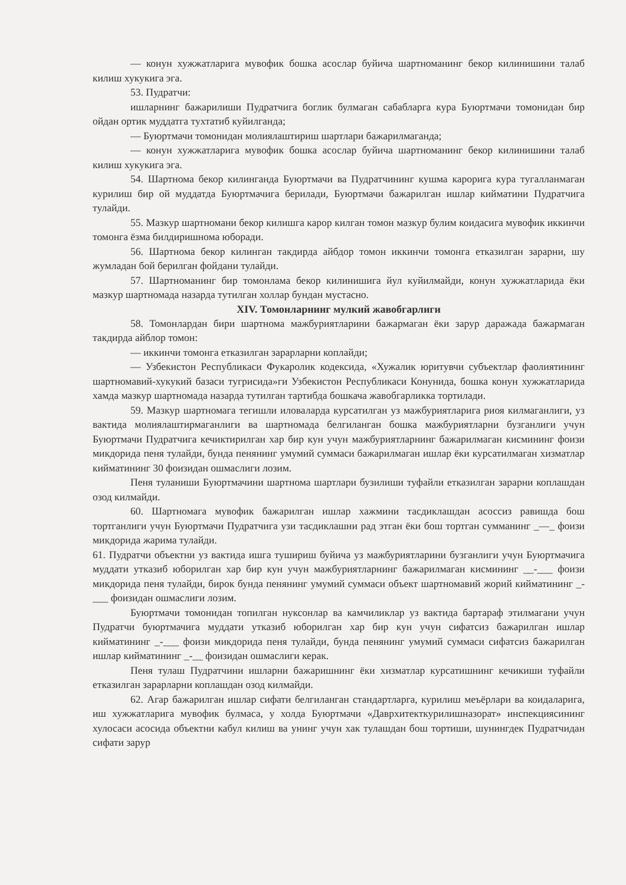— конун хужжатларига мувофик бошка асослар буйича шартноманинг бекор килинишини талаб килиш хукукига эга.
53. Пудратчи:
ишларнинг бажарилиши Пудратчига боглик булмаган сабабларга кура Буюртмачи томонидан бир ойдан ортик муддатга тухтатиб куйилганда;
— Буюртмачи томонидан молиялаштириш шартлари бажарилмаганда;
— конун хужжатларига мувофик бошка асослар буйича шартноманинг бекор килинишини талаб килиш хукукига эга.
54. Шартнома бекор килинганда Буюртмачи ва Пудратчининг кушма карорига кура тугалланмаган курилиш бир ой муддатда Буюртмачига берилади, Буюртмачи бажарилган ишлар кийматини Пудратчига тулайди.
55. Мазкур шартномани бекор килишга карор килган томон мазкур булим коидасига мувофик иккинчи томонга ёзма билдиришнома юборади.
56. Шартнома бекор килинган такдирда айбдор томон иккинчи томонга етказилган зарарни, шу жумладан бой берилган фойдани тулайди.
57. Шартноманинг бир томонлама бекор килинишига йул куйилмайди, конун хужжатларида ёки мазкур шартномада назарда тутилган холлар бундан мустасно.
XIV. Томонларнинг мулкий жавобгарлиги
58. Томонлардан бири шартнома мажбуриятларини бажармаган ёки зарур даражада бажармаган такдирда айблор томон:
— иккинчи томонга етказилган зарарларни коплайди;
— Узбекистон Республикаси Фукаролик кодексида, «Хужалик юритувчи субъектлар фаолиятининг шартномавий-хукукий базаси тугрисида»ги Узбекистон Республикаси Конунида, бошка конун хужжатларида хамда мазкур шартномада назарда тутилган тартибда бошкача жавобгарликка тортилади.
59. Мазкур шартномага тегишли иловаларда курсатилган уз мажбуриятларига риоя килмаганлиги, уз вактида молиялаштирмаганлиги ва шартномада белгиланган бошка мажбуриятларни бузганлиги учун Буюртмачи Пудратчига кечиктирилган хар бир кун учун мажбуриятларнинг бажарилмаган кисмининг фоизи микдорида пеня тулайди, бунда пенянинг умумий суммаси бажарилмаган ишлар ёки курсатилмаган хизматлар кийматининг 30 фоизидан ошмаслиги лозим.
Пеня туланиши Буюртмачини шартнома шартлари бузилиши туфайли етказилган зарарни коплашдан озод килмайди.
60. Шартномага мувофик бажарилган ишлар хажмини тасдиклашдан асоссиз равишда бош тортганлиги учун Буюртмачи Пудратчига узи тасдиклашни рад этган ёки бош тортган сумманинг _—_ фоизи микдорида жарима тулайди.
61. Пудратчи объектни уз вактида ишга тушириш буйича уз мажбуриятларини бузганлиги учун Буюртмачига муддати утказиб юборилган хар бир кун учун мажбуриятларнинг бажарилмаган кисмининг __-___ фоизи микдорида пеня тулайди, бирок бунда пенянинг умумий суммаси объект шартномавий жорий кийматининг _-___ фоизидан ошмаслиги лозим.
Буюртмачи томонидан топилган нуксонлар ва камчиликлар уз вактида бартараф этилмагани учун Пудратчи буюртмачига муддати утказиб юборилган хар бир кун учун сифатсиз бажарилган ишлар кийматининг _-___ фоизи микдорида пеня тулайди, бунда пенянинг умумий суммаси сифатсиз бажарилган ишлар кийматининг _-__ фоизидан ошмаслиги керак.
Пеня тулаш Пудратчини ишларни бажаришнинг ёки хизматлар курсатишнинг кечикиши туфайли етказилган зарарларни коплашдан озод килмайди.
62. Агар бажарилган ишлар сифати белгиланган стандартларга, курилиш меъёрлари ва коидаларига, иш хужжатларига мувофик булмаса, у холда Буюртмачи «Даврхитекткурилишназорат» инспекциясининг хулосаси асосида объектни кабул килиш ва унинг учун хак тулашдан бош тортиши, шунингдек Пудратчидан сифати зарур